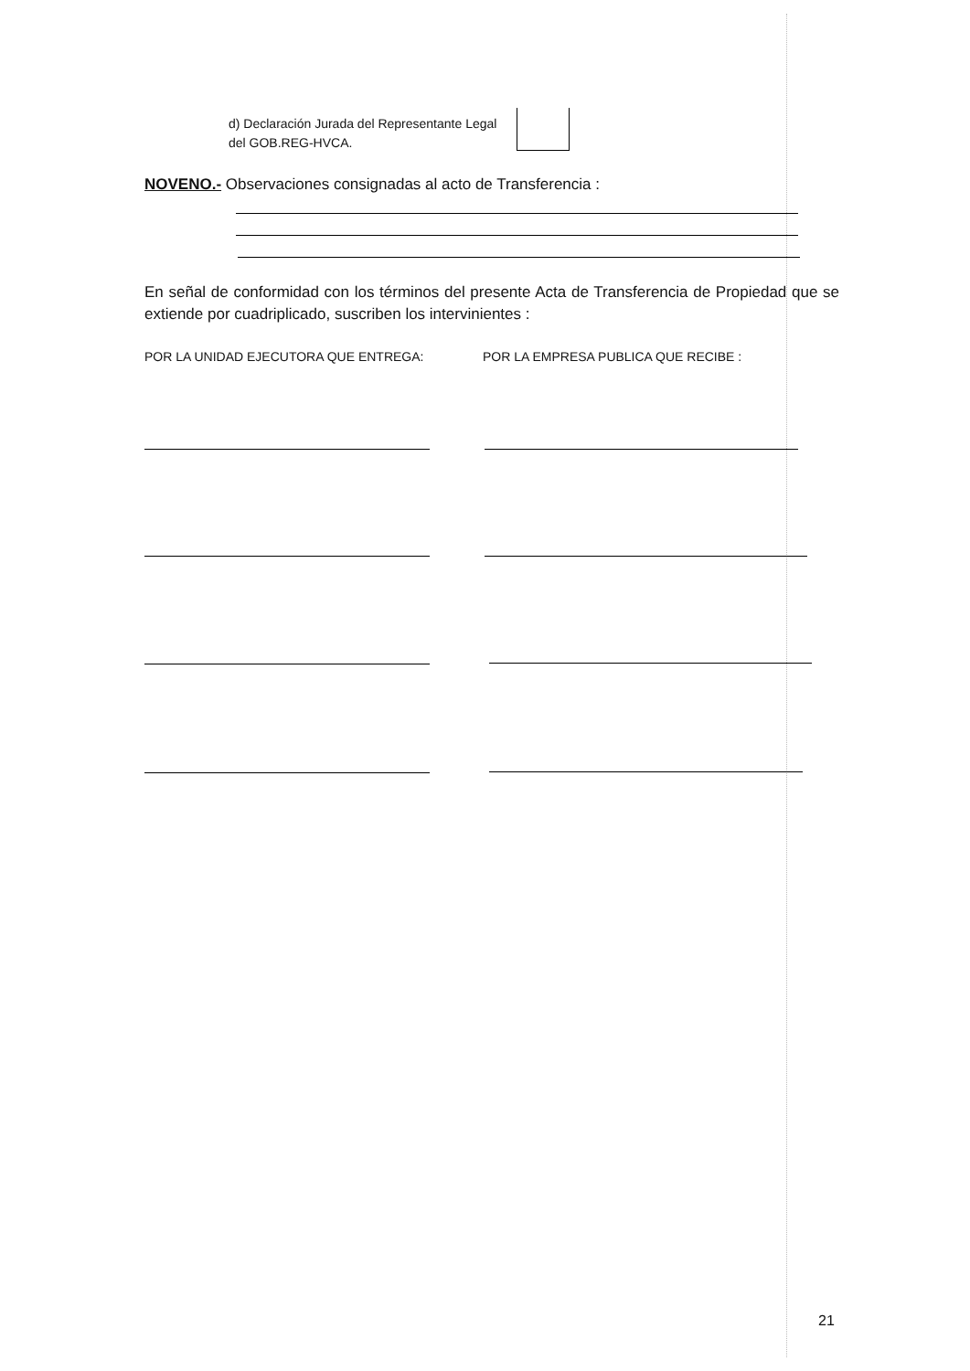d) Declaración Jurada del Representante Legal del GOB.REG-HVCA.
NOVENO.- Observaciones consignadas al acto de Transferencia :
En señal de conformidad con los términos del presente Acta de Transferencia de Propiedad que se extiende por cuadriplicado, suscriben los intervinientes :
POR LA UNIDAD EJECUTORA QUE ENTREGA:
POR LA EMPRESA PUBLICA QUE RECIBE :
21